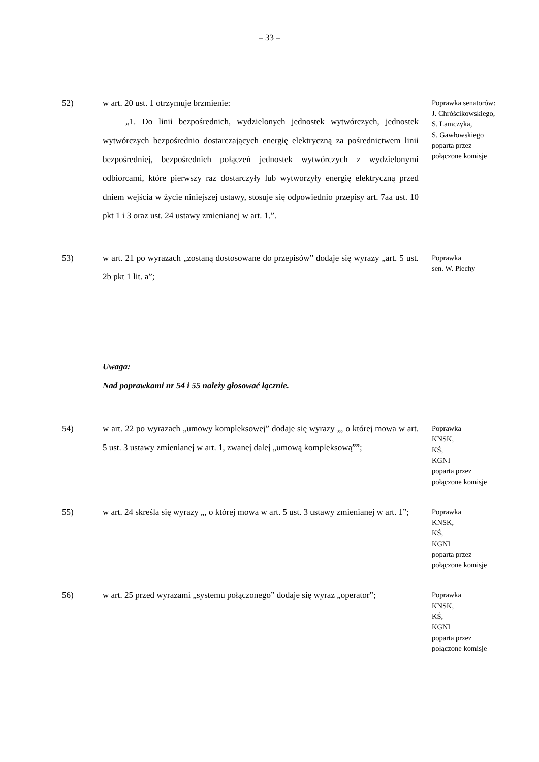– 33 –
52) w art. 20 ust. 1 otrzymuje brzmienie:
„1. Do linii bezpośrednich, wydzielonych jednostek wytwórczych, jednostek wytwórczych bezpośrednio dostarczających energię elektryczną za pośrednictwem linii bezpośredniej, bezpośrednich połączeń jednostek wytwórczych z wydzielonymi odbiorcami, które pierwszy raz dostarczyły lub wytworzyły energię elektryczną przed dniem wejścia w życie niniejszej ustawy, stosuje się odpowiednio przepisy art. 7aa ust. 10 pkt 1 i 3 oraz ust. 24 ustawy zmienianej w art. 1.”.
Poprawka senatorów:
J. Chróścikowskiego,
S. Lamczyka,
S. Gawłowskiego
poparta przez
połączone komisje
53) w art. 21 po wyrazach „zostaną dostosowane do przepisów” dodaje się wyrazy „art. 5 ust. 2b pkt 1 lit. a”;
Poprawka
sen. W. Piechy
Uwaga:
Nad poprawkami nr 54 i 55 należy głosować łącznie.
54) w art. 22 po wyrazach „umowy kompleksowej” dodaje się wyrazy „, o której mowa w art. 5 ust. 3 ustawy zmienianej w art. 1, zwanej dalej „umową kompleksową””;
Poprawka
KNSK,
KŚ,
KGNI
poparta przez
połączone komisje
55) w art. 24 skreśla się wyrazy „, o której mowa w art. 5 ust. 3 ustawy zmienianej w art. 1”;
Poprawka
KNSK,
KŚ,
KGNI
poparta przez
połączone komisje
56) w art. 25 przed wyrazami „systemu połączonego” dodaje się wyraz „operator”;
Poprawka
KNSK,
KŚ,
KGNI
poparta przez
połączone komisje